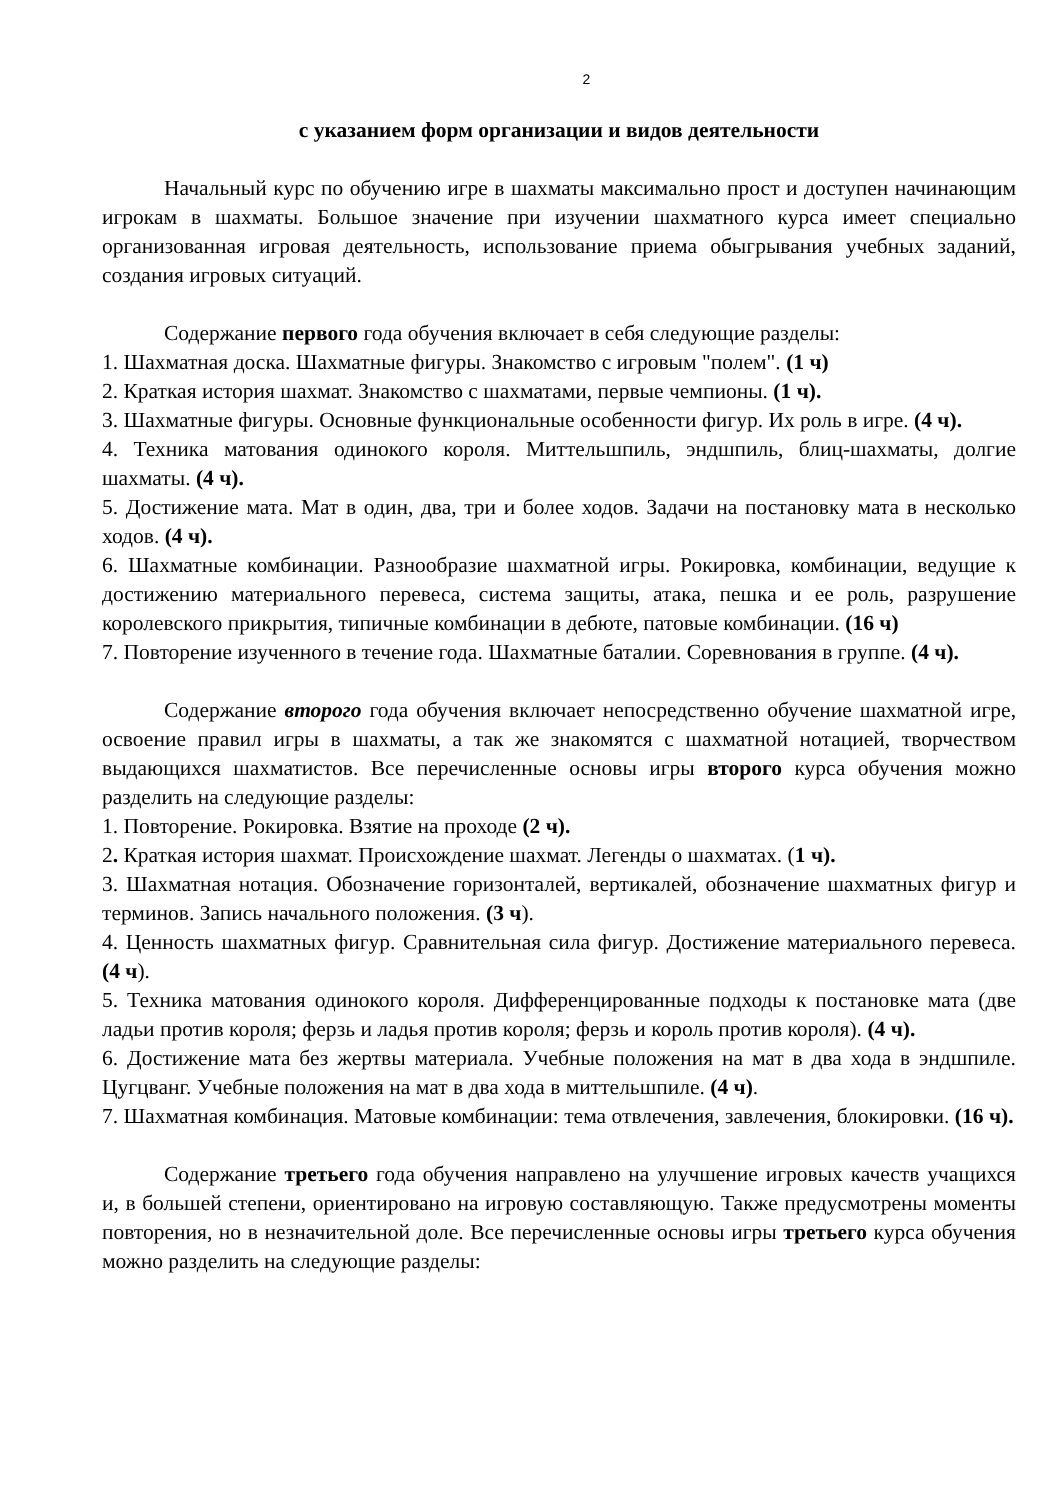2
с указанием форм организации и видов деятельности
Начальный курс по обучению игре в шахматы максимально прост и доступен начинающим игрокам в шахматы. Большое значение при изучении шахматного курса имеет специально организованная игровая деятельность, использование приема обыгрывания учебных заданий, создания игровых ситуаций.
Содержание первого года обучения включает в себя следующие разделы:
1. Шахматная доска. Шахматные фигуры. Знакомство с игровым "полем". (1 ч)
2. Краткая история шахмат. Знакомство с шахматами, первые чемпионы. (1 ч).
3. Шахматные фигуры. Основные функциональные особенности фигур. Их роль в игре. (4 ч).
4. Техника матования одинокого короля. Миттельшпиль, эндшпиль, блиц-шахматы, долгие шахматы. (4 ч).
5. Достижение мата. Мат в один, два, три и более ходов. Задачи на постановку мата в несколько ходов. (4 ч).
6. Шахматные комбинации. Разнообразие шахматной игры. Рокировка, комбинации, ведущие к достижению материального перевеса, система защиты, атака, пешка и ее роль, разрушение королевского прикрытия, типичные комбинации в дебюте, патовые комбинации. (16 ч)
7. Повторение изученного в течение года. Шахматные баталии. Соревнования в группе. (4 ч).
Содержание второго года обучения включает непосредственно обучение шахматной игре, освоение правил игры в шахматы, а так же знакомятся с шахматной нотацией, творчеством выдающихся шахматистов. Все перечисленные основы игры второго курса обучения можно разделить на следующие разделы:
1. Повторение. Рокировка. Взятие на проходе (2 ч).
2. Краткая история шахмат. Происхождение шахмат. Легенды о шахматах. (1 ч).
3. Шахматная нотация. Обозначение горизонталей, вертикалей, обозначение шахматных фигур и терминов. Запись начального положения. (3 ч).
4. Ценность шахматных фигур. Сравнительная сила фигур. Достижение материального перевеса. (4 ч).
5. Техника матования одинокого короля. Дифференцированные подходы к постановке мата (две ладьи против короля; ферзь и ладья против короля; ферзь и король против короля). (4 ч).
6. Достижение мата без жертвы материала. Учебные положения на мат в два хода в эндшпиле. Цугцванг. Учебные положения на мат в два хода в миттельшпиле. (4 ч).
7. Шахматная комбинация. Матовые комбинации: тема отвлечения, завлечения, блокировки. (16 ч).
Содержание третьего года обучения направлено на улучшение игровых качеств учащихся и, в большей степени, ориентировано на игровую составляющую. Также предусмотрены моменты повторения, но в незначительной доле. Все перечисленные основы игры третьего курса обучения можно разделить на следующие разделы: